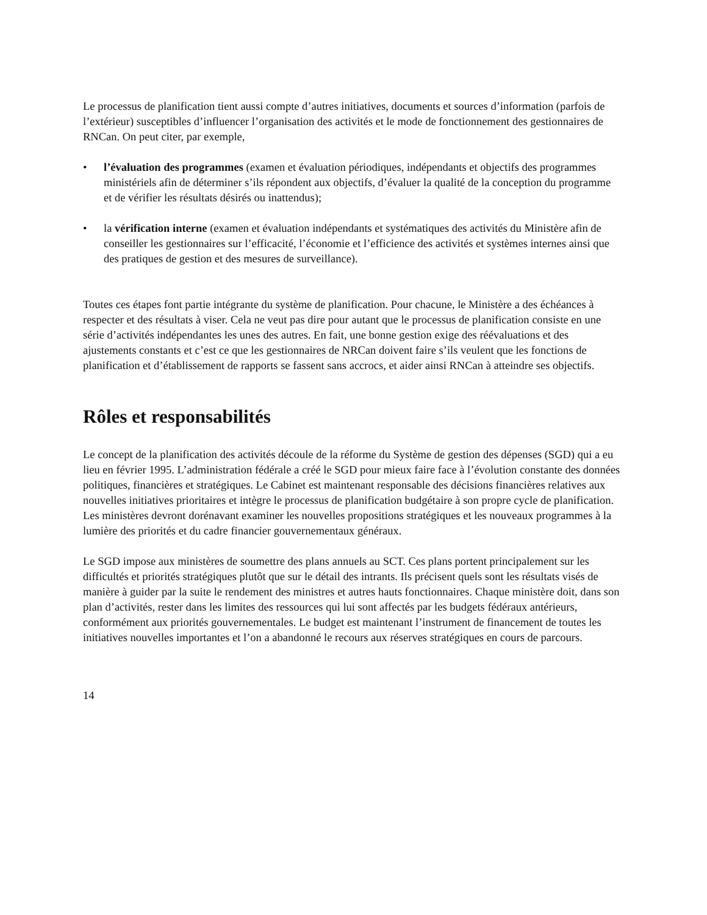Le processus de planification tient aussi compte d’autres initiatives, documents et sources d’information (parfois de l’extérieur) susceptibles d’influencer l’organisation des activités et le mode de fonctionnement des gestionnaires de RNCan. On peut citer, par exemple,
• l’évaluation des programmes (examen et évaluation périodiques, indépendants et objectifs des programmes ministériels afin de déterminer s’ils répondent aux objectifs, d’évaluer la qualité de la conception du programme et de vérifier les résultats désirés ou inattendus);
• la vérification interne (examen et évaluation indépendants et systématiques des activités du Ministère afin de conseiller les gestionnaires sur l’efficacité, l’économie et l’efficience des activités et systèmes internes ainsi que des pratiques de gestion et des mesures de surveillance).
Toutes ces étapes font partie intégrante du système de planification. Pour chacune, le Ministère a des échéances à respecter et des résultats à viser. Cela ne veut pas dire pour autant que le processus de planification consiste en une série d’activités indépendantes les unes des autres. En fait, une bonne gestion exige des réévaluations et des ajustements constants et c’est ce que les gestionnaires de NRCan doivent faire s’ils veulent que les fonctions de planification et d’établissement de rapports se fassent sans accrocs, et aider ainsi RNCan à atteindre ses objectifs.
Rôles et responsabilités
Le concept de la planification des activités découle de la réforme du Système de gestion des dépenses (SGD) qui a eu lieu en février 1995. L’administration fédérale a créé le SGD pour mieux faire face à l’évolution constante des données politiques, financières et stratégiques. Le Cabinet est maintenant responsable des décisions financières relatives aux nouvelles initiatives prioritaires et intègre le processus de planification budgétaire à son propre cycle de planification. Les ministères devront dorénavant examiner les nouvelles propositions stratégiques et les nouveaux programmes à la lumière des priorités et du cadre financier gouvernementaux généraux.
Le SGD impose aux ministères de soumettre des plans annuels au SCT. Ces plans portent principalement sur les difficultés et priorités stratégiques plutôt que sur le détail des intrants. Ils précisent quels sont les résultats visés de manière à guider par la suite le rendement des ministres et autres hauts fonctionnaires. Chaque ministère doit, dans son plan d’activités, rester dans les limites des ressources qui lui sont affectés par les budgets fédéraux antérieurs, conformément aux priorités gouvernementales. Le budget est maintenant l’instrument de financement de toutes les initiatives nouvelles importantes et l’on a abandonné le recours aux réserves stratégiques en cours de parcours.
14